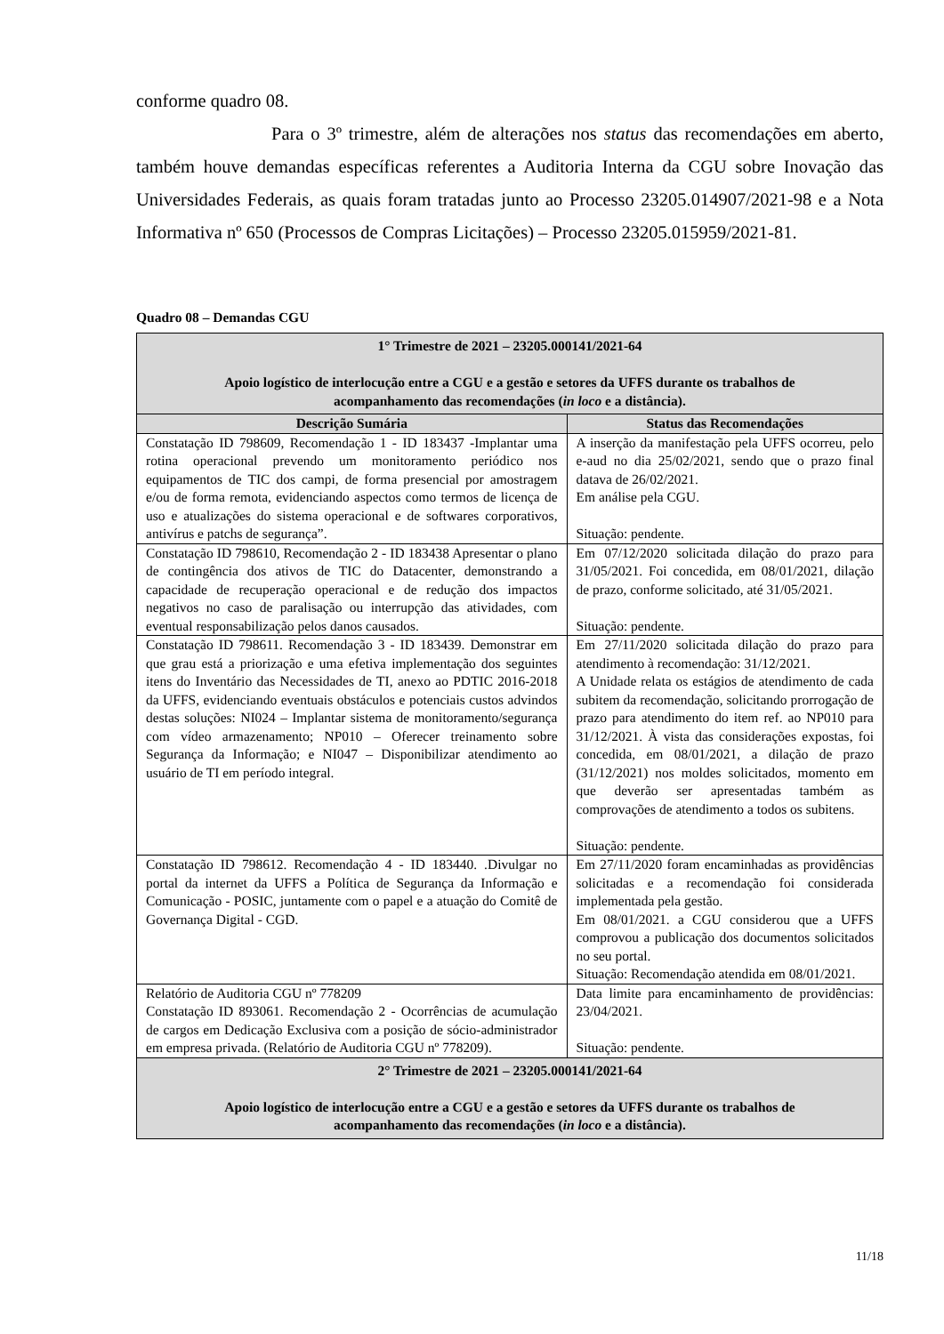conforme quadro 08.
Para o 3º trimestre, além de alterações nos status das recomendações em aberto, também houve demandas específicas referentes a Auditoria Interna da CGU sobre Inovação das Universidades Federais, as quais foram tratadas junto ao Processo 23205.014907/2021-98 e a Nota Informativa nº 650 (Processos de Compras Licitações) – Processo 23205.015959/2021-81.
Quadro 08 – Demandas CGU
| 1° Trimestre de 2021 – 23205.000141/2021-64 Apoio logístico de interlocução entre a CGU e a gestão e setores da UFFS durante os trabalhos de acompanhamento das recomendações ( in loco e a distância). | |
| Descrição Sumária | Status das Recomendações |
| Constatação ID 798609, Recomendação 1 - ID 183437 -Implantar uma rotina operacional prevendo um monitoramento periódico nos equipamentos de TIC dos campi, de forma presencial por amostragem e/ou de forma remota, evidenciando aspectos como termos de licença de uso e atualizações do sistema operacional e de softwares corporativos, antivírus e patchs de segurança”. | A inserção da manifestação pela UFFS ocorreu, pelo e-aud no dia 25/02/2021, sendo que o prazo final datava de 26/02/2021. Em análise pela CGU. Situação: pendente. |
| Constatação ID 798610, Recomendação 2 - ID 183438 Apresentar o plano de contingência dos ativos de TIC do Datacenter, demonstrando a capacidade de recuperação operacional e de redução dos impactos negativos no caso de paralisação ou interrupção das atividades, com eventual responsabilização pelos danos causados. | Em 07/12/2020 solicitada dilação do prazo para 31/05/2021. Foi concedida, em 08/01/2021, dilação de prazo, conforme solicitado, até 31/05/2021. Situação: pendente. |
| Constatação ID 798611. Recomendação 3 - ID 183439. Demonstrar em que grau está a priorização e uma efetiva implementação dos seguintes itens do Inventário das Necessidades de TI, anexo ao PDTIC 2016-2018 da UFFS, evidenciando eventuais obstáculos e potenciais custos advindos destas soluções: NI024 – Implantar sistema de monitoramento/segurança com vídeo armazenamento; NP010 – Oferecer treinamento sobre Segurança da Informação; e NI047 – Disponibilizar atendimento ao usuário de TI em período integral. | Em 27/11/2020 solicitada dilação do prazo para atendimento à recomendação: 31/12/2021. A Unidade relata os estágios de atendimento de cada subitem da recomendação, solicitando prorrogação de prazo para atendimento do item ref. ao NP010 para 31/12/2021. À vista das considerações expostas, foi concedida, em 08/01/2021, a dilação de prazo (31/12/2021) nos moldes solicitados, momento em que deverão ser apresentadas também as comprovações de atendimento a todos os subitens. Situação: pendente. |
| Constatação ID 798612. Recomendação 4 - ID 183440. .Divulgar no portal da internet da UFFS a Política de Segurança da Informação e Comunicação - POSIC, juntamente com o papel e a atuação do Comitê de Governança Digital - CGD. | Em 27/11/2020 foram encaminhadas as providências solicitadas e a recomendação foi considerada implementada pela gestão. Em 08/01/2021. a CGU considerou que a UFFS comprovou a publicação dos documentos solicitados no seu portal. Situação: Recomendação atendida em 08/01/2021. |
| Relatório de Auditoria CGU nº 778209 Constatação ID 893061. Recomendação 2 - Ocorrências de acumulação de cargos em Dedicação Exclusiva com a posição de sócio-administrador em empresa privada. (Relatório de Auditoria CGU nº 778209). | Data limite para encaminhamento de providências: 23/04/2021. Situação: pendente. |
| 2° Trimestre de 2021 – 23205.000141/2021-64 Apoio logístico de interlocução entre a CGU e a gestão e setores da UFFS durante os trabalhos de acompanhamento das recomendações ( in loco e a distância). | |
11/18